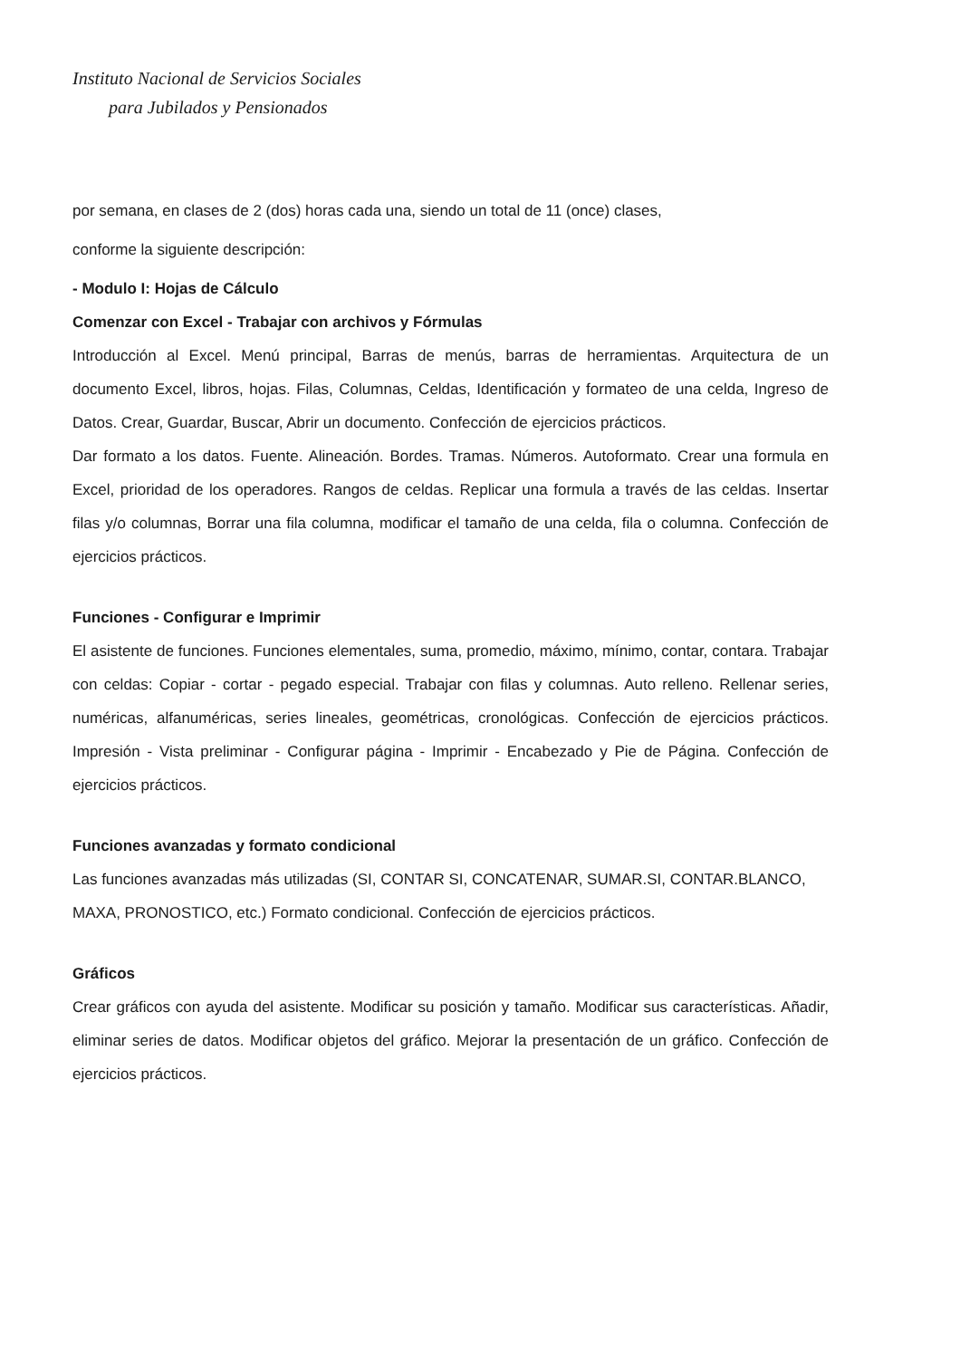Instituto Nacional de Servicios Sociales
para Jubilados y Pensionados
por semana, en clases de 2 (dos) horas cada una, siendo un total de 11 (once) clases,
conforme la siguiente descripción:
- Modulo I: Hojas de Cálculo
Comenzar con Excel - Trabajar con archivos y Fórmulas
Introducción al Excel. Menú principal, Barras de menús, barras de herramientas. Arquitectura de un documento Excel, libros, hojas. Filas, Columnas, Celdas, Identificación y formateo de una celda, Ingreso de Datos. Crear, Guardar, Buscar, Abrir un documento. Confección de ejercicios prácticos.
Dar formato a los datos. Fuente. Alineación. Bordes. Tramas. Números. Autoformato. Crear una formula en Excel, prioridad de los operadores. Rangos de celdas. Replicar una formula a través de las celdas. Insertar filas y/o columnas, Borrar una fila columna, modificar el tamaño de una celda, fila o columna. Confección de ejercicios prácticos.
Funciones - Configurar e Imprimir
El asistente de funciones. Funciones elementales, suma, promedio, máximo, mínimo, contar, contara. Trabajar con celdas: Copiar - cortar - pegado especial. Trabajar con filas y columnas. Auto relleno. Rellenar series, numéricas, alfanuméricas, series lineales, geométricas, cronológicas. Confección de ejercicios prácticos. Impresión - Vista preliminar - Configurar página - Imprimir - Encabezado y Pie de Página. Confección de ejercicios prácticos.
Funciones avanzadas y formato condicional
Las funciones avanzadas más utilizadas (SI, CONTAR SI, CONCATENAR, SUMAR.SI, CONTAR.BLANCO, MAXA, PRONOSTICO, etc.) Formato condicional. Confección de ejercicios prácticos.
Gráficos
Crear gráficos con ayuda del asistente. Modificar su posición y tamaño. Modificar sus características. Añadir, eliminar series de datos. Modificar objetos del gráfico. Mejorar la presentación de un gráfico. Confección de ejercicios prácticos.